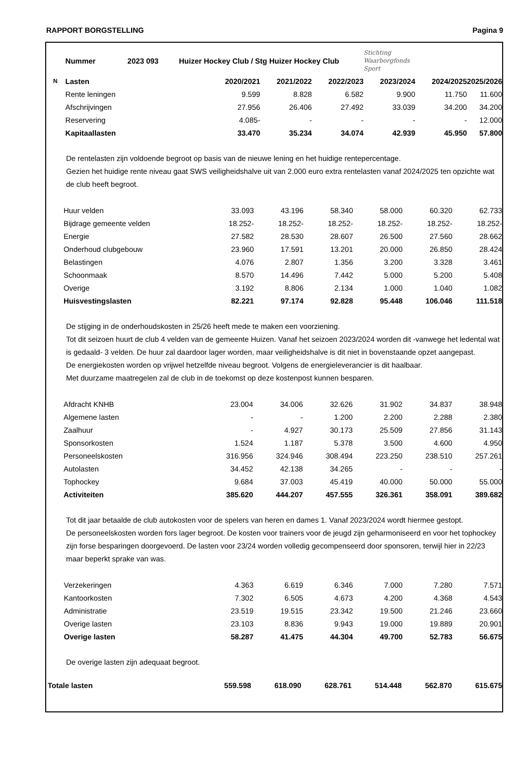RAPPORT BORGSTELLING Pagina 9
| | Nummer 2023 093 | Huizer Hockey Club / Stg Huizer Hockey Club | | | | Stichting Waarborgfonds Sport | | |
| N | Lasten | | 2020/2021 | 2021/2022 | 2022/2023 | 2023/2024 | 2024/2025 | 2025/2026 |
| | Rente leningen | | 9.599 | 8.828 | 6.582 | 9.900 | 11.750 | 11.600 |
| | Afschrijvingen | | 27.956 | 26.406 | 27.492 | 33.039 | 34.200 | 34.200 |
| | Reservering | | 4.085- | - | - | - | - | 12.000 |
| | Kapitaallasten | | 33.470 | 35.234 | 34.074 | 42.939 | 45.950 | 57.800 |
De rentelasten zijn voldoende begroot op basis van de nieuwe lening en het huidige rentepercentage.
Gezien het huidige rente niveau gaat SWS veiligheidshalve uit van 2.000 euro extra rentelasten vanaf 2024/2025 ten opzichte wat de club heeft begroot.
| | Huur velden | 33.093 | 43.196 | 58.340 | 58.000 | 60.320 | 62.733 |
| | Bijdrage gemeente velden | 18.252- | 18.252- | 18.252- | 18.252- | 18.252- | 18.252- |
| | Energie | 27.582 | 28.530 | 28.607 | 26.500 | 27.560 | 28.662 |
| | Onderhoud clubgebouw | 23.960 | 17.591 | 13.201 | 20.000 | 26.850 | 28.424 |
| | Belastingen | 4.076 | 2.807 | 1.356 | 3.200 | 3.328 | 3.461 |
| | Schoonmaak | 8.570 | 14.496 | 7.442 | 5.000 | 5.200 | 5.408 |
| | Overige | 3.192 | 8.806 | 2.134 | 1.000 | 1.040 | 1.082 |
| | Huisvestingslasten | 82.221 | 97.174 | 92.828 | 95.448 | 106.046 | 111.518 |
De stijging in de onderhoudskosten in 25/26 heeft mede te maken een voorziening.
Tot dit seizoen huurt de club 4 velden van de gemeente Huizen. Vanaf het seizoen 2023/2024 worden dit -vanwege het ledental wat is gedaald- 3 velden. De huur zal daardoor lager worden, maar veiligheidshalve is dit niet in bovenstaande opzet aangepast.
De energiekosten worden op vrijwel hetzelfde niveau begroot. Volgens de energieleverancier is dit haalbaar.
Met duurzame maatregelen zal de club in de toekomst op deze kostenpost kunnen besparen.
| | Afdracht KNHB | 23.004 | 34.006 | 32.626 | 31.902 | 34.837 | 38.948 |
| | Algemene lasten | - | - | 1.200 | 2.200 | 2.288 | 2.380 |
| | Zaalhuur | - | 4.927 | 30.173 | 25.509 | 27.856 | 31.143 |
| | Sponsorkosten | 1.524 | 1.187 | 5.378 | 3.500 | 4.600 | 4.950 |
| | Personeelskosten | 316.956 | 324.946 | 308.494 | 223.250 | 238.510 | 257.261 |
| | Autolasten | 34.452 | 42.138 | 34.265 | - | - | - |
| | Tophockey | 9.684 | 37.003 | 45.419 | 40.000 | 50.000 | 55.000 |
| | Activiteiten | 385.620 | 444.207 | 457.555 | 326.361 | 358.091 | 389.682 |
Tot dit jaar betaalde de club autokosten voor de spelers van heren en dames 1. Vanaf 2023/2024 wordt hiermee gestopt.
De personeelskosten worden fors lager begroot. De kosten voor trainers voor de jeugd zijn geharmoniseerd en voor het tophockey zijn forse besparingen doorgevoerd. De lasten voor 23/24 worden volledig gecompenseerd door sponsoren, terwijl hier in 22/23 maar beperkt sprake van was.
| | Verzekeringen | 4.363 | 6.619 | 6.346 | 7.000 | 7.280 | 7.571 |
| | Kantoorkosten | 7.302 | 6.505 | 4.673 | 4.200 | 4.368 | 4.543 |
| | Administratie | 23.519 | 19.515 | 23.342 | 19.500 | 21.246 | 23.660 |
| | Overige lasten | 23.103 | 8.836 | 9.943 | 19.000 | 19.889 | 20.901 |
| | Overige lasten | 58.287 | 41.475 | 44.304 | 49.700 | 52.783 | 56.675 |
De overige lasten zijn adequaat begroot.
| Totale lasten | 559.598 | 618.090 | 628.761 | 514.448 | 562.870 | 615.675 |